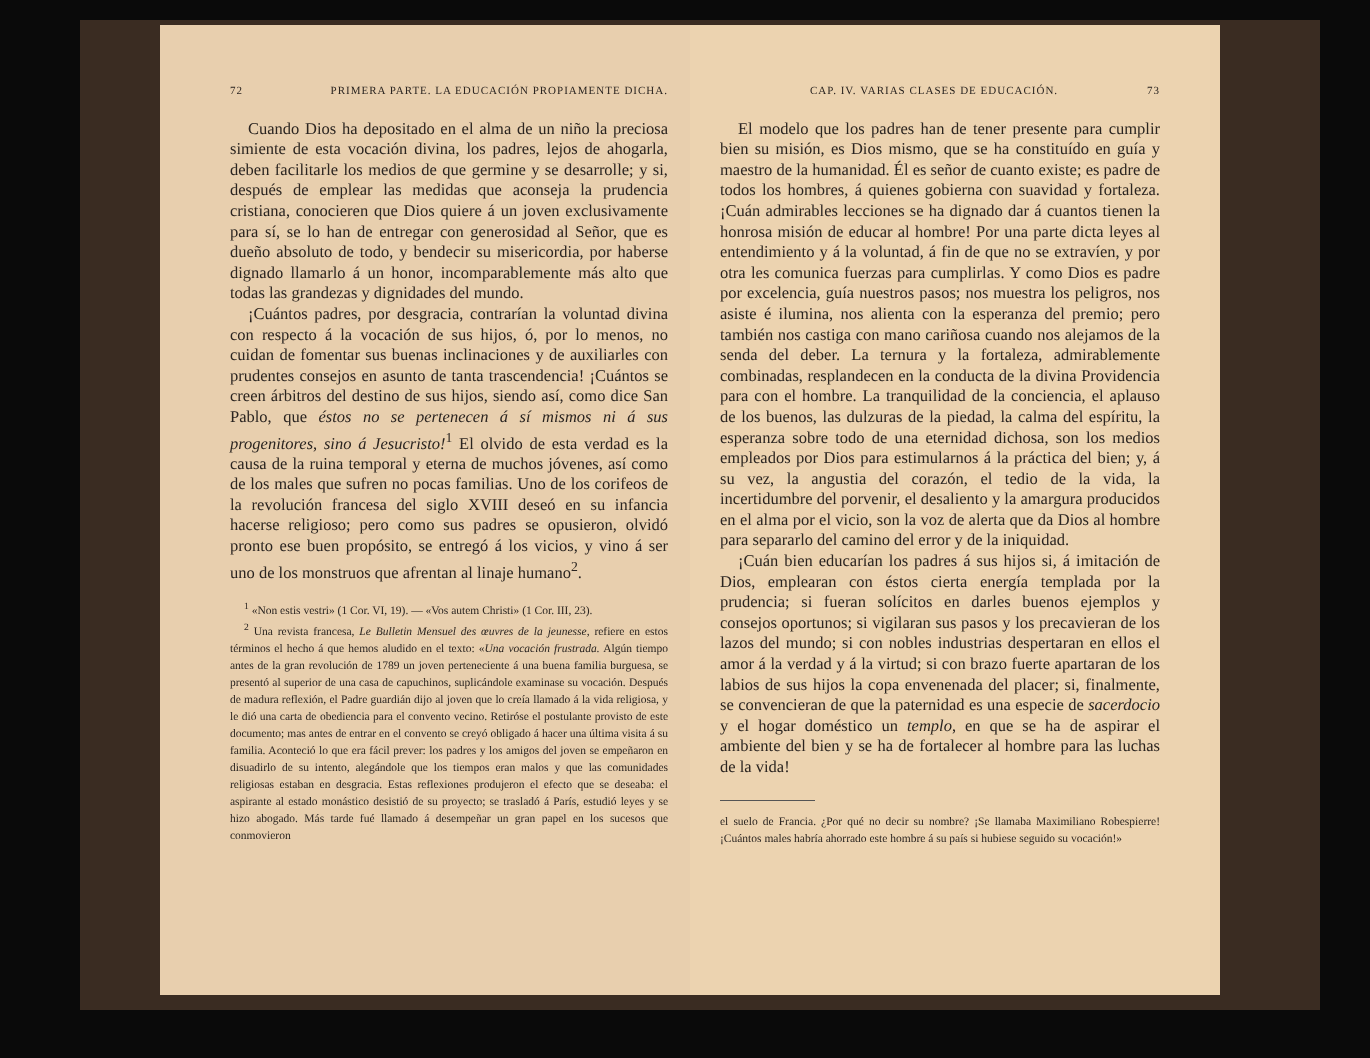72 PRIMERA PARTE. LA EDUCACIÓN PROPIAMENTE DICHA.
Cuando Dios ha depositado en el alma de un niño la preciosa simiente de esta vocación divina, los padres, lejos de ahogarla, deben facilitarle los medios de que germine y se desarrolle; y si, después de emplear las medidas que aconseja la prudencia cristiana, conocieren que Dios quiere á un joven exclusivamente para sí, se lo han de entregar con generosidad al Señor, que es dueño absoluto de todo, y bendecir su misericordia, por haberse dignado llamarlo á un honor, incomparablemente más alto que todas las grandezas y dignidades del mundo.
¡Cuántos padres, por desgracia, contrarían la voluntad divina con respecto á la vocación de sus hijos, ó, por lo menos, no cuidan de fomentar sus buenas inclinaciones y de auxiliarles con prudentes consejos en asunto de tanta trascendencia! ¡Cuántos se creen árbitros del destino de sus hijos, siendo así, como dice San Pablo, que éstos no se pertenecen á sí mismos ni á sus progenitores, sino á Jesucristo!<sup>1</sup> El olvido de esta verdad es la causa de la ruina temporal y eterna de muchos jóvenes, así como de los males que sufren no pocas familias. Uno de los corifeos de la revolución francesa del siglo XVIII deseó en su infancia hacerse religioso; pero como sus padres se opusieron, olvidó pronto ese buen propósito, se entregó á los vicios, y vino á ser uno de los monstruos que afrentan al linaje humano<sup>2</sup>.
<sup>1</sup> «Non estis vestri» (1 Cor. VI, 19). — «Vos autem Christi» (1 Cor. III, 23).
<sup>2</sup> Una revista francesa, Le Bulletin Mensuel des œuvres de la jeunesse, refiere en estos términos el hecho á que hemos aludido en el texto: «Una vocación frustrada. Algún tiempo antes de la gran revolución de 1789 un joven perteneciente á una buena familia burguesa, se presentó al superior de una casa de capuchinos, suplicándole examinase su vocación. Después de madura reflexión, el Padre guardián dijo al joven que lo creía llamado á la vida religiosa, y le dió una carta de obediencia para el convento vecino. Retiróse el postulante provisto de este documento; mas antes de entrar en el convento se creyó obligado á hacer una última visita á su familia. Aconteció lo que era fácil prever: los padres y los amigos del joven se empeñaron en disuadirlo de su intento, alegándole que los tiempos eran malos y que las comunidades religiosas estaban en desgracia. Estas reflexiones produjeron el efecto que se deseaba: el aspirante al estado monástico desistió de su proyecto; se trasladó á París, estudió leyes y se hizo abogado. Más tarde fué llamado á desempeñar un gran papel en los sucesos que conmovieron
CAP. IV. VARIAS CLASES DE EDUCACIÓN. 73
El modelo que los padres han de tener presente para cumplir bien su misión, es Dios mismo, que se ha constituído en guía y maestro de la humanidad. Él es señor de cuanto existe; es padre de todos los hombres, á quienes gobierna con suavidad y fortaleza. ¡Cuán admirables lecciones se ha dignado dar á cuantos tienen la honrosa misión de educar al hombre! Por una parte dicta leyes al entendimiento y á la voluntad, á fin de que no se extravíen, y por otra les comunica fuerzas para cumplirlas. Y como Dios es padre por excelencia, guía nuestros pasos; nos muestra los peligros, nos asiste é ilumina, nos alienta con la esperanza del premio; pero también nos castiga con mano cariñosa cuando nos alejamos de la senda del deber. La ternura y la fortaleza, admirablemente combinadas, resplandecen en la conducta de la divina Providencia para con el hombre. La tranquilidad de la conciencia, el aplauso de los buenos, las dulzuras de la piedad, la calma del espíritu, la esperanza sobre todo de una eternidad dichosa, son los medios empleados por Dios para estimularnos á la práctica del bien; y, á su vez, la angustia del corazón, el tedio de la vida, la incertidumbre del porvenir, el desaliento y la amargura producidos en el alma por el vicio, son la voz de alerta que da Dios al hombre para separarlo del camino del error y de la iniquidad.
¡Cuán bien educarían los padres á sus hijos si, á imitación de Dios, emplearan con éstos cierta energía templada por la prudencia; si fueran solícitos en darles buenos ejemplos y consejos oportunos; si vigilaran sus pasos y los precavieran de los lazos del mundo; si con nobles industrias despertaran en ellos el amor á la verdad y á la virtud; si con brazo fuerte apartaran de los labios de sus hijos la copa envenenada del placer; si, finalmente, se convencieran de que la paternidad es una especie de sacerdocio y el hogar doméstico un templo, en que se ha de aspirar el ambiente del bien y se ha de fortalecer al hombre para las luchas de la vida!
el suelo de Francia. ¿Por qué no decir su nombre? ¡Se llamaba Maximiliano Robespierre! ¡Cuántos males habría ahorrado este hombre á su país si hubiese seguido su vocación!»